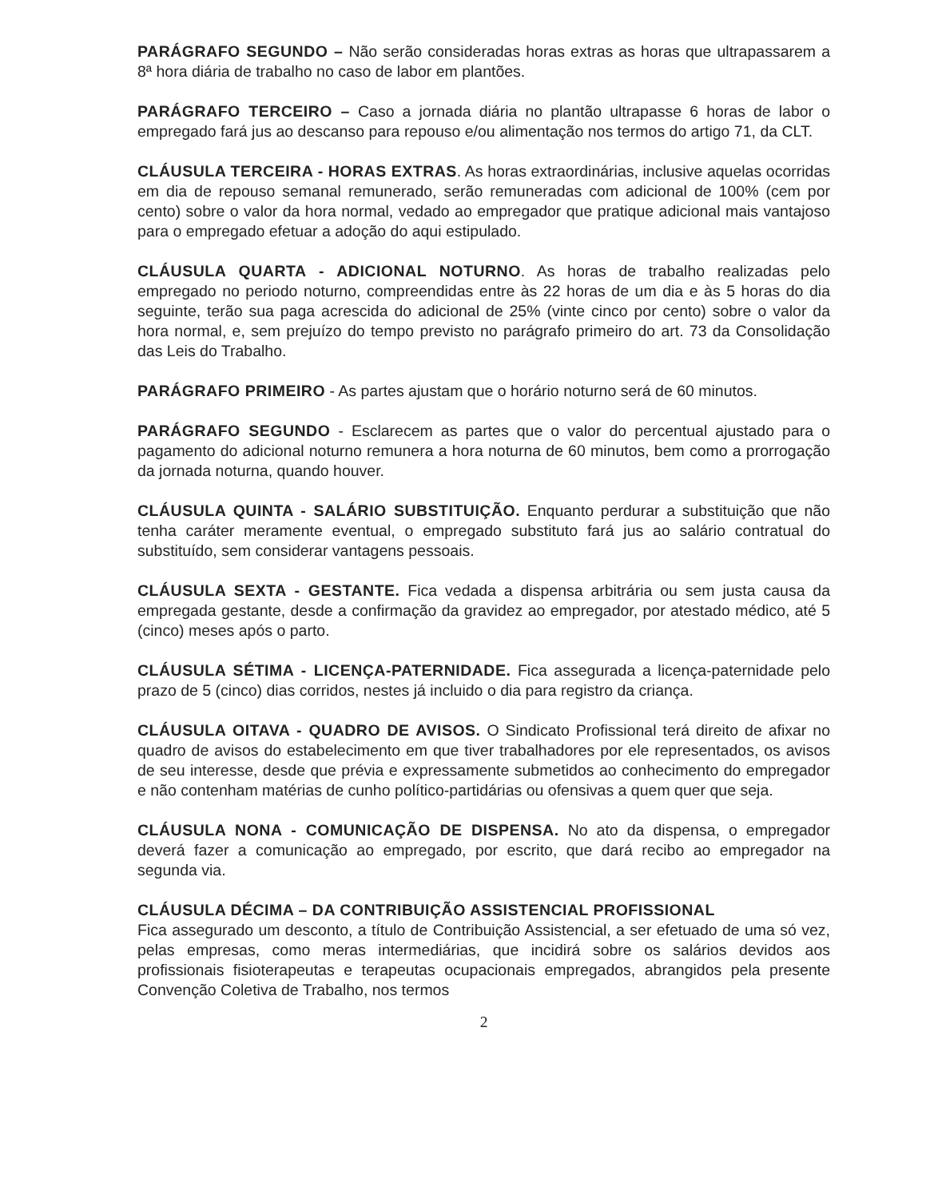PARÁGRAFO SEGUNDO – Não serão consideradas horas extras as horas que ultrapassarem a 8ª hora diária de trabalho no caso de labor em plantões.
PARÁGRAFO TERCEIRO – Caso a jornada diária no plantão ultrapasse 6 horas de labor o empregado fará jus ao descanso para repouso e/ou alimentação nos termos do artigo 71, da CLT.
CLÁUSULA TERCEIRA - HORAS EXTRAS. As horas extraordinárias, inclusive aquelas ocorridas em dia de repouso semanal remunerado, serão remuneradas com adicional de 100% (cem por cento) sobre o valor da hora normal, vedado ao empregador que pratique adicional mais vantajoso para o empregado efetuar a adoção do aqui estipulado.
CLÁUSULA QUARTA - ADICIONAL NOTURNO. As horas de trabalho realizadas pelo empregado no periodo noturno, compreendidas entre às 22 horas de um dia e às 5 horas do dia seguinte, terão sua paga acrescida do adicional de 25% (vinte cinco por cento) sobre o valor da hora normal, e, sem prejuízo do tempo previsto no parágrafo primeiro do art. 73 da Consolidação das Leis do Trabalho.
PARÁGRAFO PRIMEIRO - As partes ajustam que o horário noturno será de 60 minutos.
PARÁGRAFO SEGUNDO - Esclarecem as partes que o valor do percentual ajustado para o pagamento do adicional noturno remunera a hora noturna de 60 minutos, bem como a prorrogação da jornada noturna, quando houver.
CLÁUSULA QUINTA - SALÁRIO SUBSTITUIÇÃO. Enquanto perdurar a substituição que não tenha caráter meramente eventual, o empregado substituto fará jus ao salário contratual do substituído, sem considerar vantagens pessoais.
CLÁUSULA SEXTA - GESTANTE. Fica vedada a dispensa arbitrária ou sem justa causa da empregada gestante, desde a confirmação da gravidez ao empregador, por atestado médico, até 5 (cinco) meses após o parto.
CLÁUSULA SÉTIMA - LICENÇA-PATERNIDADE. Fica assegurada a licença-paternidade pelo prazo de 5 (cinco) dias corridos, nestes já incluido o dia para registro da criança.
CLÁUSULA OITAVA - QUADRO DE AVISOS. O Sindicato Profissional terá direito de afixar no quadro de avisos do estabelecimento em que tiver trabalhadores por ele representados, os avisos de seu interesse, desde que prévia e expressamente submetidos ao conhecimento do empregador e não contenham matérias de cunho político-partidárias ou ofensivas a quem quer que seja.
CLÁUSULA NONA - COMUNICAÇÃO DE DISPENSA. No ato da dispensa, o empregador deverá fazer a comunicação ao empregado, por escrito, que dará recibo ao empregador na segunda via.
CLÁUSULA DÉCIMA – DA CONTRIBUIÇÃO ASSISTENCIAL PROFISSIONAL
Fica assegurado um desconto, a título de Contribuição Assistencial, a ser efetuado de uma só vez, pelas empresas, como meras intermediárias, que incidirá sobre os salários devidos aos profissionais fisioterapeutas e terapeutas ocupacionais empregados, abrangidos pela presente Convenção Coletiva de Trabalho, nos termos
2